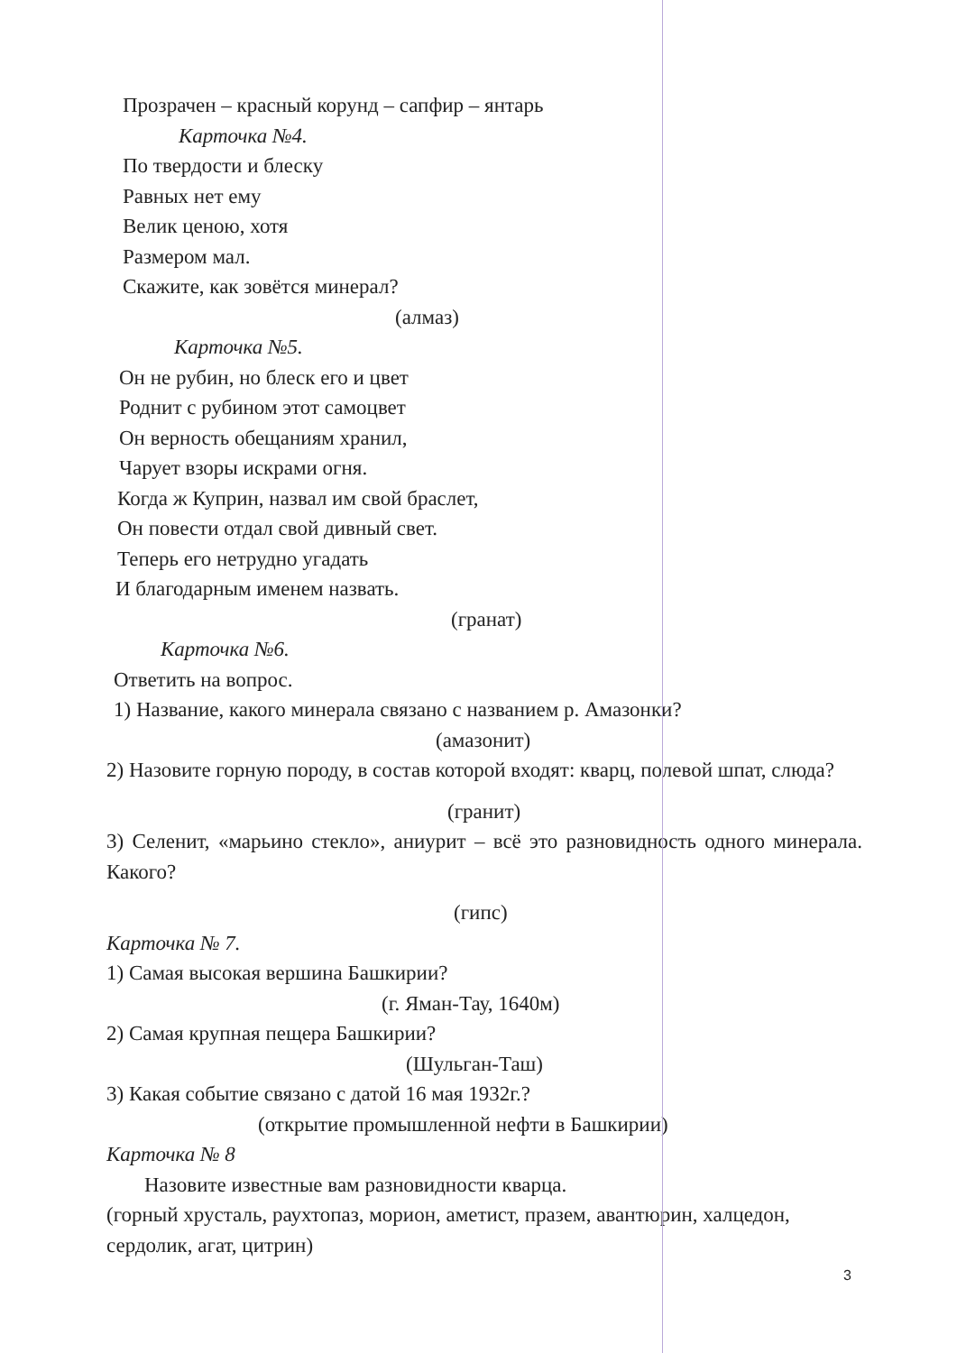Прозрачен – красный корунд – сапфир – янтарь
Карточка №4.
По твердости и блеску
Равных нет ему
Велик ценою, хотя
Размером мал.
Скажите, как зовётся минерал?
(алмаз)
Карточка №5.
Он не рубин, но блеск его и цвет
Роднит с рубином этот самоцвет
Он верность обещаниям хранил,
Чарует взоры искрами огня.
Когда ж Куприн, назвал им свой браслет,
Он повести отдал свой дивный свет.
Теперь его нетрудно угадать
И благодарным именем назвать.
(гранат)
Карточка №6.
Ответить на вопрос.
1) Название, какого минерала связано с названием р. Амазонки?
(амазонит)
2) Назовите горную породу, в состав которой входят: кварц, полевой шпат, слюда?
(гранит)
3) Селенит, «марьино стекло», аниурит – всё это разновидность одного минерала. Какого?
(гипс)
Карточка № 7.
1) Самая высокая вершина Башкирии?
(г. Яман-Тау, 1640м)
2) Самая крупная пещера Башкирии?
(Шульган-Таш)
3) Какая событие связано с датой 16 мая 1932г.?
(открытие промышленной нефти в Башкирии)
Карточка № 8
Назовите известные вам разновидности кварца.
(горный хрусталь, раухтопаз, морион, аметист, празем, авантюрин, халцедон, сердолик, агат, цитрин)
3